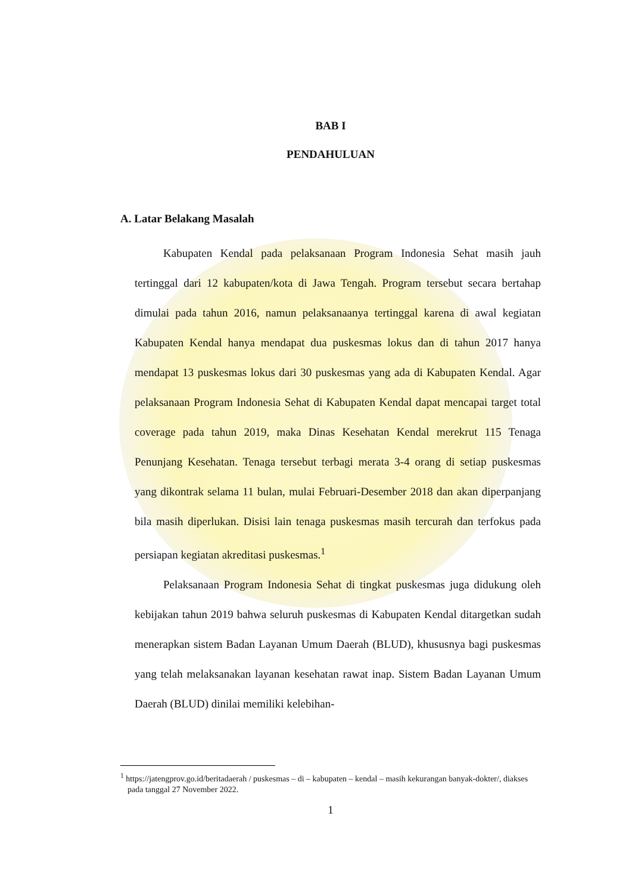BAB I
PENDAHULUAN
A. Latar Belakang Masalah
Kabupaten Kendal pada pelaksanaan Program Indonesia Sehat masih jauh tertinggal dari 12 kabupaten/kota di Jawa Tengah. Program tersebut secara bertahap dimulai pada tahun 2016, namun pelaksanaanya tertinggal karena di awal kegiatan Kabupaten Kendal hanya mendapat dua puskesmas lokus dan di tahun 2017 hanya mendapat 13 puskesmas lokus dari 30 puskesmas yang ada di Kabupaten Kendal. Agar pelaksanaan Program Indonesia Sehat di Kabupaten Kendal dapat mencapai target total coverage pada tahun 2019, maka Dinas Kesehatan Kendal merekrut 115 Tenaga Penunjang Kesehatan. Tenaga tersebut terbagi merata 3-4 orang di setiap puskesmas yang dikontrak selama 11 bulan, mulai Februari-Desember 2018 dan akan diperpanjang bila masih diperlukan. Disisi lain tenaga puskesmas masih tercurah dan terfokus pada persiapan kegiatan akreditasi puskesmas.<sup>1</sup>
Pelaksanaan Program Indonesia Sehat di tingkat puskesmas juga didukung oleh kebijakan tahun 2019 bahwa seluruh puskesmas di Kabupaten Kendal ditargetkan sudah menerapkan sistem Badan Layanan Umum Daerah (BLUD), khususnya bagi puskesmas yang telah melaksanakan layanan kesehatan rawat inap. Sistem Badan Layanan Umum Daerah (BLUD) dinilai memiliki kelebihan-
<sup>1</sup> https://jatengprov.go.id/beritadaerah / puskesmas – di – kabupaten – kendal – masih kekurangan banyak-dokter/, diakses pada tanggal 27 November 2022.
1